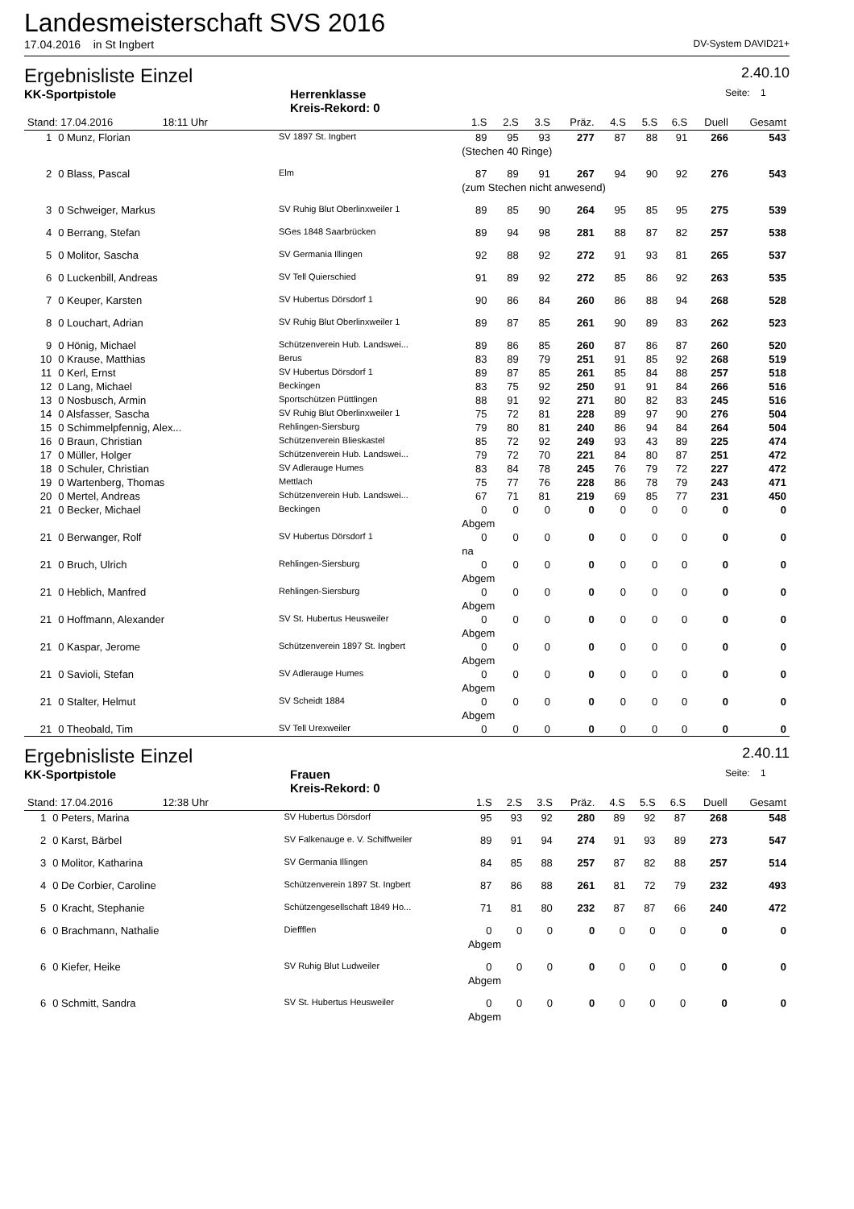Landesmeisterschaft SVS 2016
17.04.2016 in St Ingbert DV-System DAVID21+
Ergebnisliste Einzel
2.40.10
KK-Sportpistole Herrenklasse
Kreis-Rekord: 0 Seite: 1
| Stand: 17.04.2016 18:11 Uhr | | | 1.S | 2.S | 3.S | Präz. | 4.S | 5.S | 6.S | Duell | Gesamt |
| --- | --- | --- | --- | --- | --- | --- | --- | --- | --- | --- | --- |
| 1 | 0 Munz, Florian | SV 1897 St. Ingbert | 89 | 95 | 93 | 277 | 87 | 88 | 91 | 266 | 543 |
| | | | (Stechen 40 Ringe) | | | | | | | | |
| 2 | 0 Blass, Pascal | Elm | 87 | 89 | 91 | 267 | 94 | 90 | 92 | 276 | 543 |
| | | | (zum Stechen nicht anwesend) | | | | | | | | |
| 3 | 0 Schweiger, Markus | SV Ruhig Blut Oberlinxweiler 1 | 89 | 85 | 90 | 264 | 95 | 85 | 95 | 275 | 539 |
| 4 | 0 Berrang, Stefan | SGes 1848 Saarbrücken | 89 | 94 | 98 | 281 | 88 | 87 | 82 | 257 | 538 |
| 5 | 0 Molitor, Sascha | SV Germania Illingen | 92 | 88 | 92 | 272 | 91 | 93 | 81 | 265 | 537 |
| 6 | 0 Luckenbill, Andreas | SV Tell Quierschied | 91 | 89 | 92 | 272 | 85 | 86 | 92 | 263 | 535 |
| 7 | 0 Keuper, Karsten | SV Hubertus Dörsdorf 1 | 90 | 86 | 84 | 260 | 86 | 88 | 94 | 268 | 528 |
| 8 | 0 Louchart, Adrian | SV Ruhig Blut Oberlinxweiler 1 | 89 | 87 | 85 | 261 | 90 | 89 | 83 | 262 | 523 |
| 9 | 0 Hönig, Michael | Schützenverein Hub. Landswei... | 89 | 86 | 85 | 260 | 87 | 86 | 87 | 260 | 520 |
| 10 | 0 Krause, Matthias | Berus | 83 | 89 | 79 | 251 | 91 | 85 | 92 | 268 | 519 |
| 11 | 0 Kerl, Ernst | SV Hubertus Dörsdorf 1 | 89 | 87 | 85 | 261 | 85 | 84 | 88 | 257 | 518 |
| 12 | 0 Lang, Michael | Beckingen | 83 | 75 | 92 | 250 | 91 | 91 | 84 | 266 | 516 |
| 13 | 0 Nosbusch, Armin | Sportschützen Püttlingen | 88 | 91 | 92 | 271 | 80 | 82 | 83 | 245 | 516 |
| 14 | 0 Alsfasser, Sascha | SV Ruhig Blut Oberlinxweiler 1 | 75 | 72 | 81 | 228 | 89 | 97 | 90 | 276 | 504 |
| 15 | 0 Schimmelpfennig, Alex... | Rehlingen-Siersburg | 79 | 80 | 81 | 240 | 86 | 94 | 84 | 264 | 504 |
| 16 | 0 Braun, Christian | Schützenverein Blieskastel | 85 | 72 | 92 | 249 | 93 | 43 | 89 | 225 | 474 |
| 17 | 0 Müller, Holger | Schützenverein Hub. Landswei... | 79 | 72 | 70 | 221 | 84 | 80 | 87 | 251 | 472 |
| 18 | 0 Schuler, Christian | SV Adlerauge Humes | 83 | 84 | 78 | 245 | 76 | 79 | 72 | 227 | 472 |
| 19 | 0 Wartenberg, Thomas | Mettlach | 75 | 77 | 76 | 228 | 86 | 78 | 79 | 243 | 471 |
| 20 | 0 Mertel, Andreas | Schützenverein Hub. Landswei... | 67 | 71 | 81 | 219 | 69 | 85 | 77 | 231 | 450 |
| 21 | 0 Becker, Michael | Beckingen | 0 | 0 | 0 | 0 | 0 | 0 | 0 | 0 | 0 |
| | | | Abgem | | | | | | | | |
| 21 | 0 Berwanger, Rolf | SV Hubertus Dörsdorf 1 | 0 | 0 | 0 | 0 | 0 | 0 | 0 | 0 | 0 |
| | | | na | | | | | | | | |
| 21 | 0 Bruch, Ulrich | Rehlingen-Siersburg | 0 | 0 | 0 | 0 | 0 | 0 | 0 | 0 | 0 |
| | | | Abgem | | | | | | | | |
| 21 | 0 Heblich, Manfred | Rehlingen-Siersburg | 0 | 0 | 0 | 0 | 0 | 0 | 0 | 0 | 0 |
| | | | Abgem | | | | | | | | |
| 21 | 0 Hoffmann, Alexander | SV St. Hubertus Heusweiler | 0 | 0 | 0 | 0 | 0 | 0 | 0 | 0 | 0 |
| | | | Abgem | | | | | | | | |
| 21 | 0 Kaspar, Jerome | Schützenverein 1897 St. Ingbert | 0 | 0 | 0 | 0 | 0 | 0 | 0 | 0 | 0 |
| | | | Abgem | | | | | | | | |
| 21 | 0 Savioli, Stefan | SV Adlerauge Humes | 0 | 0 | 0 | 0 | 0 | 0 | 0 | 0 | 0 |
| | | | Abgem | | | | | | | | |
| 21 | 0 Stalter, Helmut | SV Scheidt 1884 | 0 | 0 | 0 | 0 | 0 | 0 | 0 | 0 | 0 |
| | | | Abgem | | | | | | | | |
| 21 | 0 Theobald, Tim | SV Tell Urexweiler | 0 | 0 | 0 | 0 | 0 | 0 | 0 | 0 | 0 |
Ergebnisliste Einzel
2.40.11
KK-Sportpistole Frauen
Kreis-Rekord: 0 Seite: 1
| Stand: 17.04.2016 12:38 Uhr | | | 1.S | 2.S | 3.S | Präz. | 4.S | 5.S | 6.S | Duell | Gesamt |
| --- | --- | --- | --- | --- | --- | --- | --- | --- | --- | --- | --- |
| 1 | 0 Peters, Marina | SV Hubertus Dörsdorf | 95 | 93 | 92 | 280 | 89 | 92 | 87 | 268 | 548 |
| 2 | 0 Karst, Bärbel | SV Falkenauge e. V. Schiffweiler | 89 | 91 | 94 | 274 | 91 | 93 | 89 | 273 | 547 |
| 3 | 0 Molitor, Katharina | SV Germania Illingen | 84 | 85 | 88 | 257 | 87 | 82 | 88 | 257 | 514 |
| 4 | 0 De Corbier, Caroline | Schützenverein 1897 St. Ingbert | 87 | 86 | 88 | 261 | 81 | 72 | 79 | 232 | 493 |
| 5 | 0 Kracht, Stephanie | Schützengesellschaft 1849 Ho... | 71 | 81 | 80 | 232 | 87 | 87 | 66 | 240 | 472 |
| 6 | 0 Brachmann, Nathalie | Dieffflen | 0 | 0 | 0 | 0 | 0 | 0 | 0 | 0 | 0 |
| | | | Abgem | | | | | | | | |
| 6 | 0 Kiefer, Heike | SV Ruhig Blut Ludweiler | 0 | 0 | 0 | 0 | 0 | 0 | 0 | 0 | 0 |
| | | | Abgem | | | | | | | | |
| 6 | 0 Schmitt, Sandra | SV St. Hubertus Heusweiler | 0 | 0 | 0 | 0 | 0 | 0 | 0 | 0 | 0 |
| | | | Abgem | | | | | | | | |